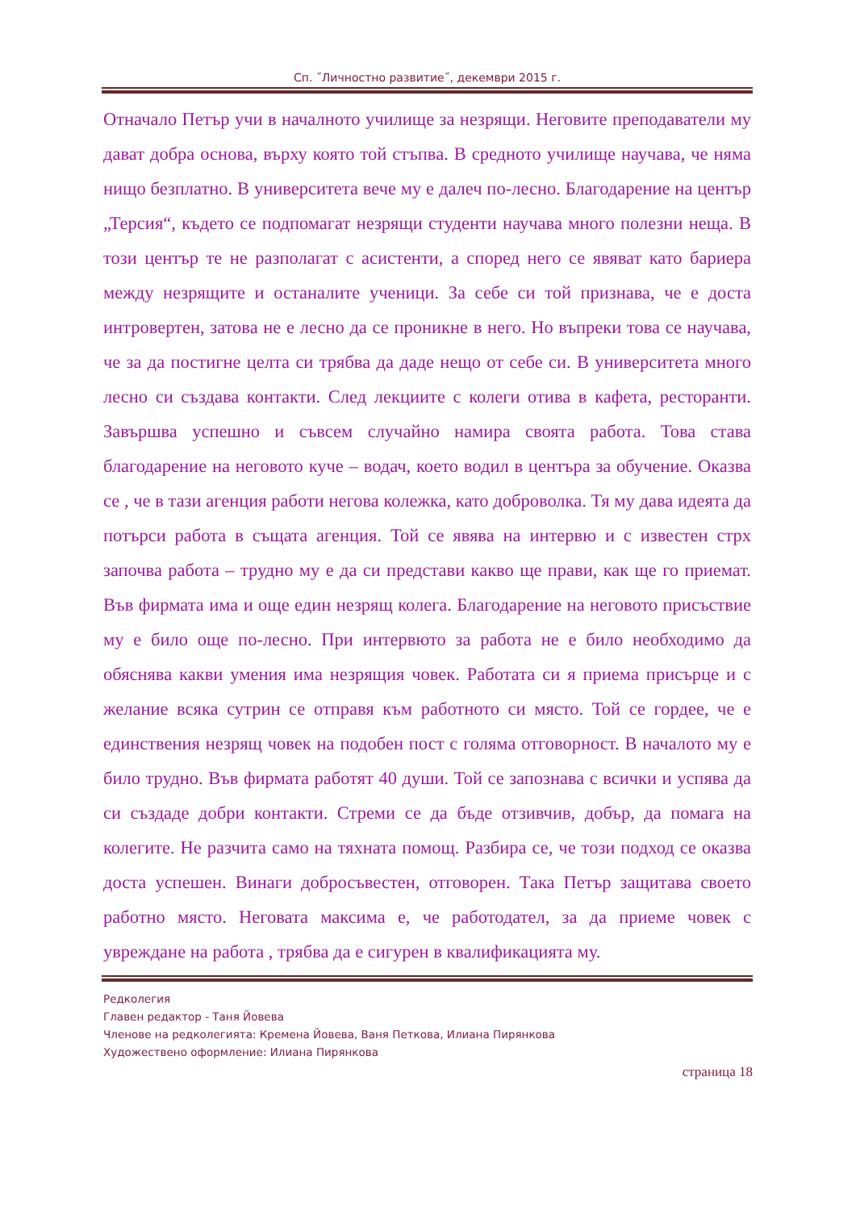Сп. ˝Личностно развитие˝, декември 2015 г.
Отначало Петър учи в началното училище за незрящи. Неговите преподаватели му дават добра основа, върху която той стъпва. В средното училище научава, че няма нищо безплатно. В университета вече му е далеч по-лесно. Благодарение на център „Терсия“, където се подпомагат незрящи студенти научава много полезни неща. В този център те не разполагат с асистенти, а според него се явяват като бариера между незрящите и останалите ученици. За себе си той признава, че е доста интровертен, затова не е лесно да се проникне в него. Но въпреки това се научава, че за да постигне целта си трябва да даде нещо от себе си. В университета много лесно си създава контакти. След лекциите с колеги отива в кафета, ресторанти. Завършва успешно и съвсем случайно намира своята работа. Това става благодарение на неговото куче – водач, което водил в центъра за обучение. Оказва се , че в тази агенция работи негова колежка, като доброволка. Тя му дава идеята да потърси работа в същата агенция. Той се явява на интервю и с известен стрх започва работа – трудно му е да си представи какво ще прави, как ще го приемат. Във фирмата има и още един незрящ колега. Благодарение на неговото присъствие му е било още по-лесно. При интервюто за работа не е било необходимо да обяснява какви умения има незрящия човек. Работата си я приема присърце и с желание всяка сутрин се отправя към работното си място. Той се гордее, че е единствения незрящ човек на подобен пост с голяма отговорност. В началото му е било трудно. Във фирмата работят 40 души. Той се запознава с всички и успява да си създаде добри контакти. Стреми се да бъде отзивчив, добър, да помага на колегите. Не разчита само на тяхната помощ. Разбира се, че този подход се оказва доста успешен. Винаги добросъвестен, отговорен. Така Петър защитава своето работно място. Неговата максима е, че работодател, за да приеме човек с увреждане на работа , трябва да е сигурен в квалификацията му.
Редколегия
Главен редактор - Таня Йовева
Членове на редколегията: Кремена Йовева, Ваня Петкова, Илиана Пирянкова
Художествено оформление: Илиана Пирянкова
страница 18